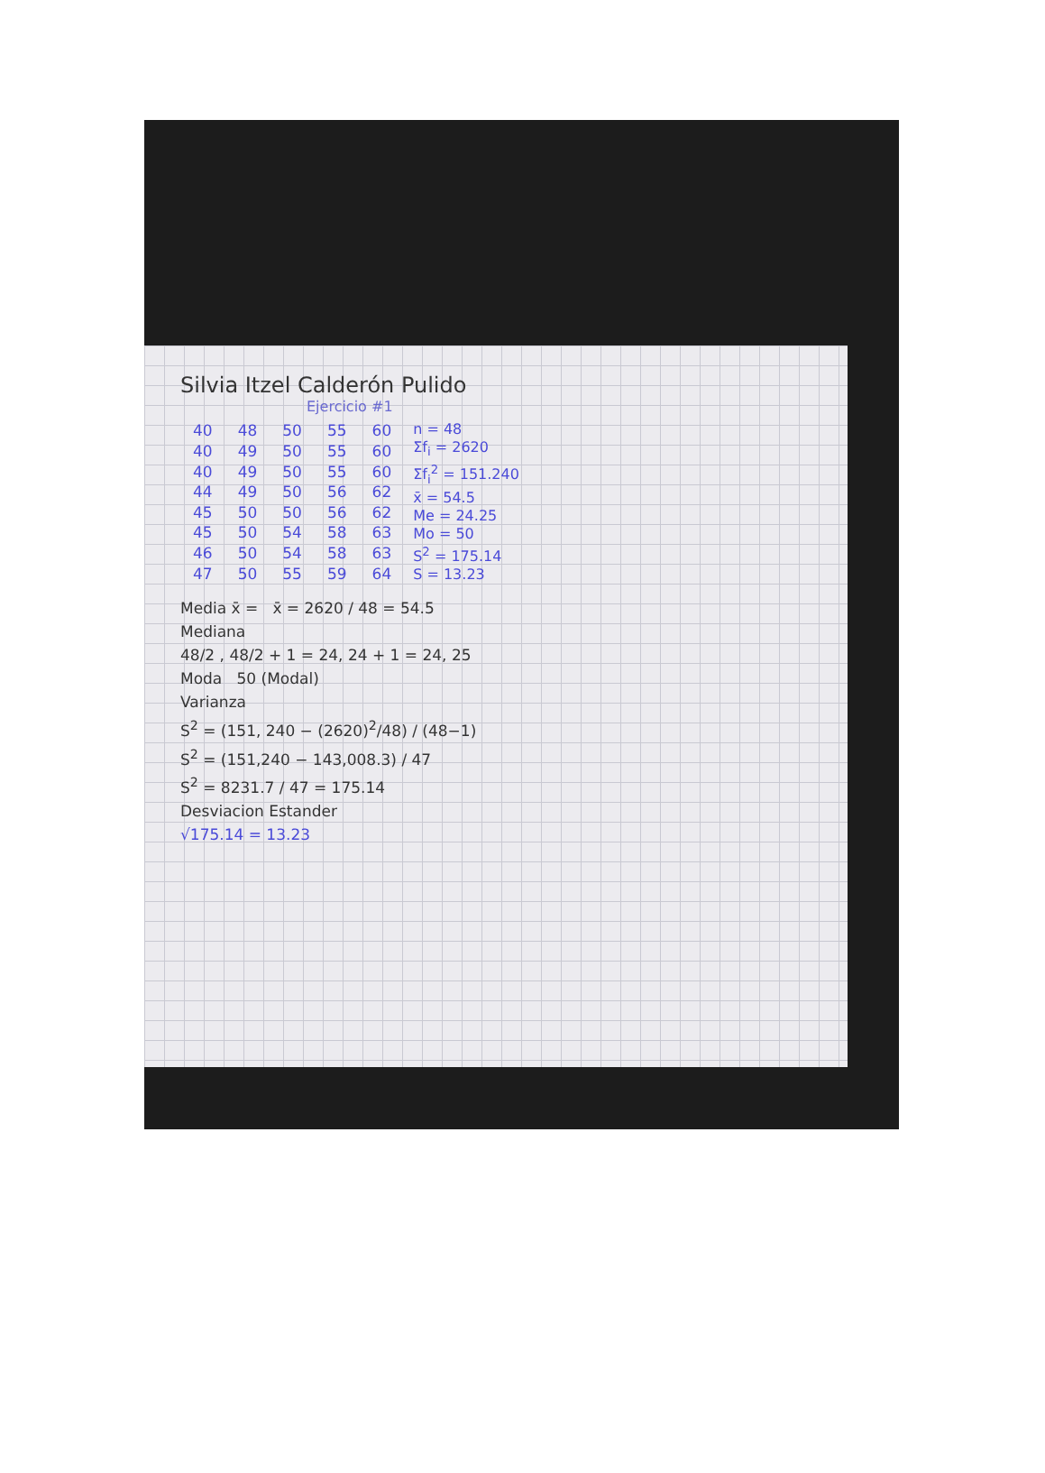Silvia Itzel Calderón Pulido
Ejercicio #1
| 40 | 48 | 50 | 55 | 60 |
| 40 | 49 | 50 | 55 | 60 |
| 40 | 49 | 50 | 55 | 60 |
| 44 | 49 | 50 | 56 | 62 |
| 45 | 50 | 50 | 56 | 62 |
| 45 | 50 | 54 | 58 | 63 |
| 46 | 50 | 54 | 58 | 63 |
| 47 | 50 | 55 | 59 | 64 |
n = 48
Σf<sub>i</sub> = 2620
Σf<sub>i</sub><sup>2</sup> = 151.240
x̄ = 54.5
Me = 24.25
Mo = 50
S<sup>2</sup> = 175.14
S = 13.23
Media x̄ = x̄ = 2620 / 48 = 54.5
Mediana
48/2 , 48/2 + 1 = 24, 24 + 1 = 24, 25
Moda 50 (Modal)
Varianza
S<sup>2</sup> = (151, 240 − (2620)<sup>2</sup>/48) / (48−1)
S<sup>2</sup> = (151,240 − 143,008.3) / 47
S<sup>2</sup> = 8231.7 / 47 = 175.14
Desviacion Estander
√175.14 = 13.23